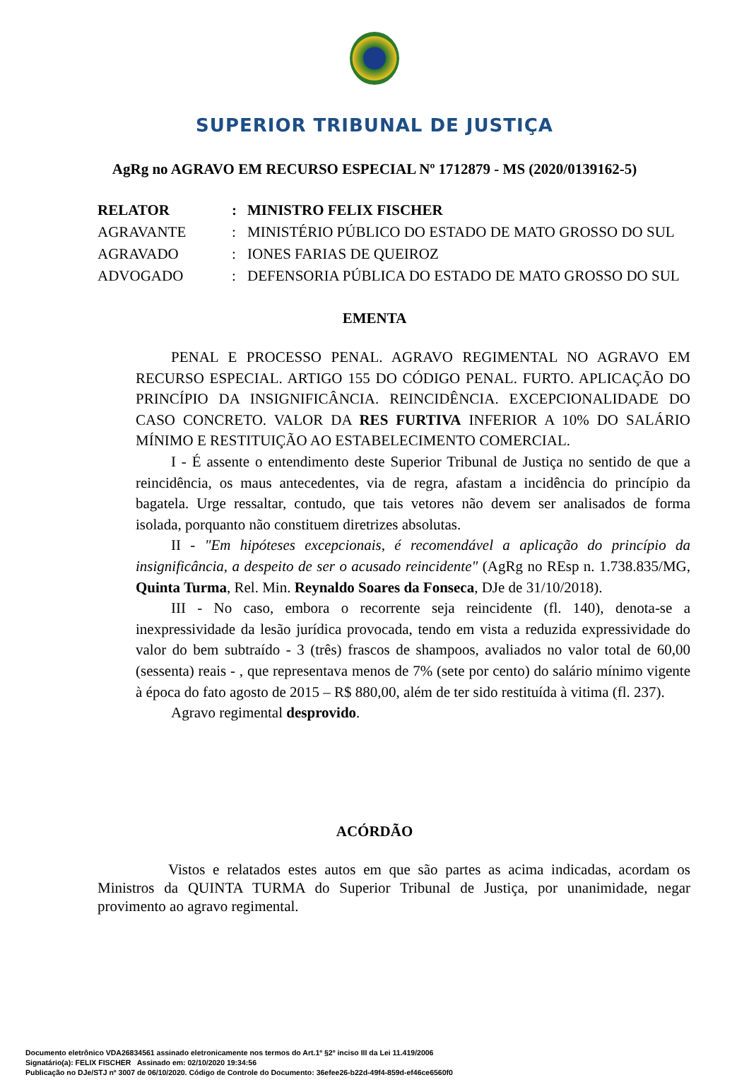SUPERIOR TRIBUNAL DE JUSTIÇA
AgRg no AGRAVO EM RECURSO ESPECIAL Nº 1712879 - MS (2020/0139162-5)
| RELATOR | : | MINISTRO FELIX FISCHER |
| AGRAVANTE | : | MINISTÉRIO PÚBLICO DO ESTADO DE MATO GROSSO DO SUL |
| AGRAVADO | : | IONES FARIAS DE QUEIROZ |
| ADVOGADO | : | DEFENSORIA PÚBLICA DO ESTADO DE MATO GROSSO DO SUL |
EMENTA
PENAL E PROCESSO PENAL. AGRAVO REGIMENTAL NO AGRAVO EM RECURSO ESPECIAL. ARTIGO 155 DO CÓDIGO PENAL. FURTO. APLICAÇÃO DO PRINCÍPIO DA INSIGNIFICÂNCIA. REINCIDÊNCIA. EXCEPCIONALIDADE DO CASO CONCRETO. VALOR DA RES FURTIVA INFERIOR A 10% DO SALÁRIO MÍNIMO E RESTITUIÇÃO AO ESTABELECIMENTO COMERCIAL.
I - É assente o entendimento deste Superior Tribunal de Justiça no sentido de que a reincidência, os maus antecedentes, via de regra, afastam a incidência do princípio da bagatela. Urge ressaltar, contudo, que tais vetores não devem ser analisados de forma isolada, porquanto não constituem diretrizes absolutas.
II - "Em hipóteses excepcionais, é recomendável a aplicação do princípio da insignificância, a despeito de ser o acusado reincidente" (AgRg no REsp n. 1.738.835/MG, Quinta Turma, Rel. Min. Reynaldo Soares da Fonseca, DJe de 31/10/2018).
III - No caso, embora o recorrente seja reincidente (fl. 140), denota-se a inexpressividade da lesão jurídica provocada, tendo em vista a reduzida expressividade do valor do bem subtraído - 3 (três) frascos de shampoos, avaliados no valor total de 60,00 (sessenta) reais - , que representava menos de 7% (sete por cento) do salário mínimo vigente à época do fato agosto de 2015 – R$ 880,00, além de ter sido restituída à vitima (fl. 237).
Agravo regimental desprovido.
ACÓRDÃO
Vistos e relatados estes autos em que são partes as acima indicadas, acordam os Ministros da QUINTA TURMA do Superior Tribunal de Justiça, por unanimidade, negar provimento ao agravo regimental.
Documento eletrônico VDA26834561 assinado eletronicamente nos termos do Art.1º §2º inciso III da Lei 11.419/2006
Signatário(a): FELIX FISCHER Assinado em: 02/10/2020 19:34:56
Publicação no DJe/STJ nº 3007 de 06/10/2020. Código de Controle do Documento: 36efee26-b22d-49f4-859d-ef46ce6560f0